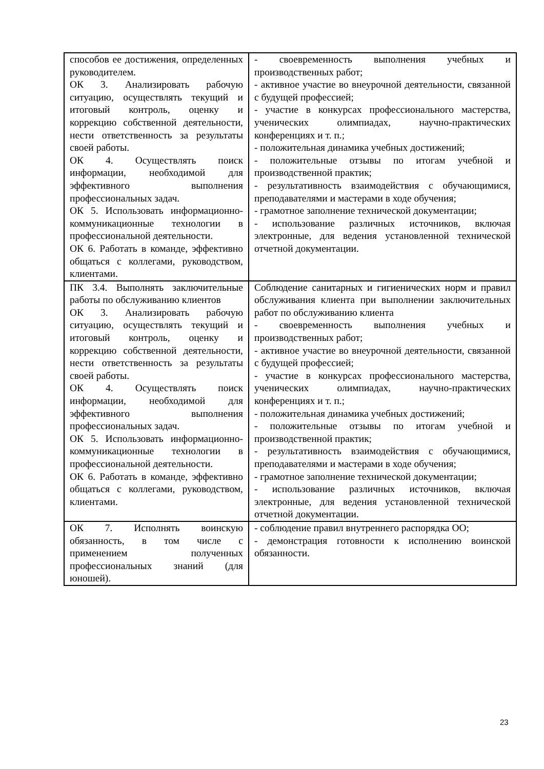| способов ее достижения, определенных руководителем. ОК 3. Анализировать рабочую ситуацию, осуществлять текущий и итоговый контроль, оценку и коррекцию собственной деятельности, нести ответственность за результаты своей работы. ОК 4. Осуществлять поиск информации, необходимой для эффективного выполнения профессиональных задач. ОК 5. Использовать информационно-коммуникационные технологии в профессиональной деятельности. ОК 6. Работать в команде, эффективно общаться с коллегами, руководством, клиентами. | - своевременность выполнения учебных и производственных работ; - активное участие во внеурочной деятельности, связанной с будущей профессией; - участие в конкурсах профессионального мастерства, ученических олимпиадах, научно-практических конференциях и т. п.; - положительная динамика учебных достижений; - положительные отзывы по итогам учебной и производственной практик; - результативность взаимодействия с обучающимися, преподавателями и мастерами в ходе обучения; - грамотное заполнение технической документации; - использование различных источников, включая электронные, для ведения установленной технической отчетной документации. |
| ПК 3.4. Выполнять заключительные работы по обслуживанию клиентов ОК 3. Анализировать рабочую ситуацию, осуществлять текущий и итоговый контроль, оценку и коррекцию собственной деятельности, нести ответственность за результаты своей работы. ОК 4. Осуществлять поиск информации, необходимой для эффективного выполнения профессиональных задач. ОК 5. Использовать информационно-коммуникационные технологии в профессиональной деятельности. ОК 6. Работать в команде, эффективно общаться с коллегами, руководством, клиентами. | Соблюдение санитарных и гигиенических норм и правил обслуживания клиента при выполнении заключительных работ по обслуживанию клиента - своевременность выполнения учебных и производственных работ; - активное участие во внеурочной деятельности, связанной с будущей профессией; - участие в конкурсах профессионального мастерства, ученических олимпиадах, научно-практических конференциях и т. п.; - положительная динамика учебных достижений; - положительные отзывы по итогам учебной и производственной практик; - результативность взаимодействия с обучающимися, преподавателями и мастерами в ходе обучения; - грамотное заполнение технической документации; - использование различных источников, включая электронные, для ведения установленной технической отчетной документации. |
| ОК 7. Исполнять воинскую обязанность, в том числе с применением полученных профессиональных знаний (для юношей). | - соблюдение правил внутреннего распорядка ОО; - демонстрация готовности к исполнению воинской обязанности. |
23